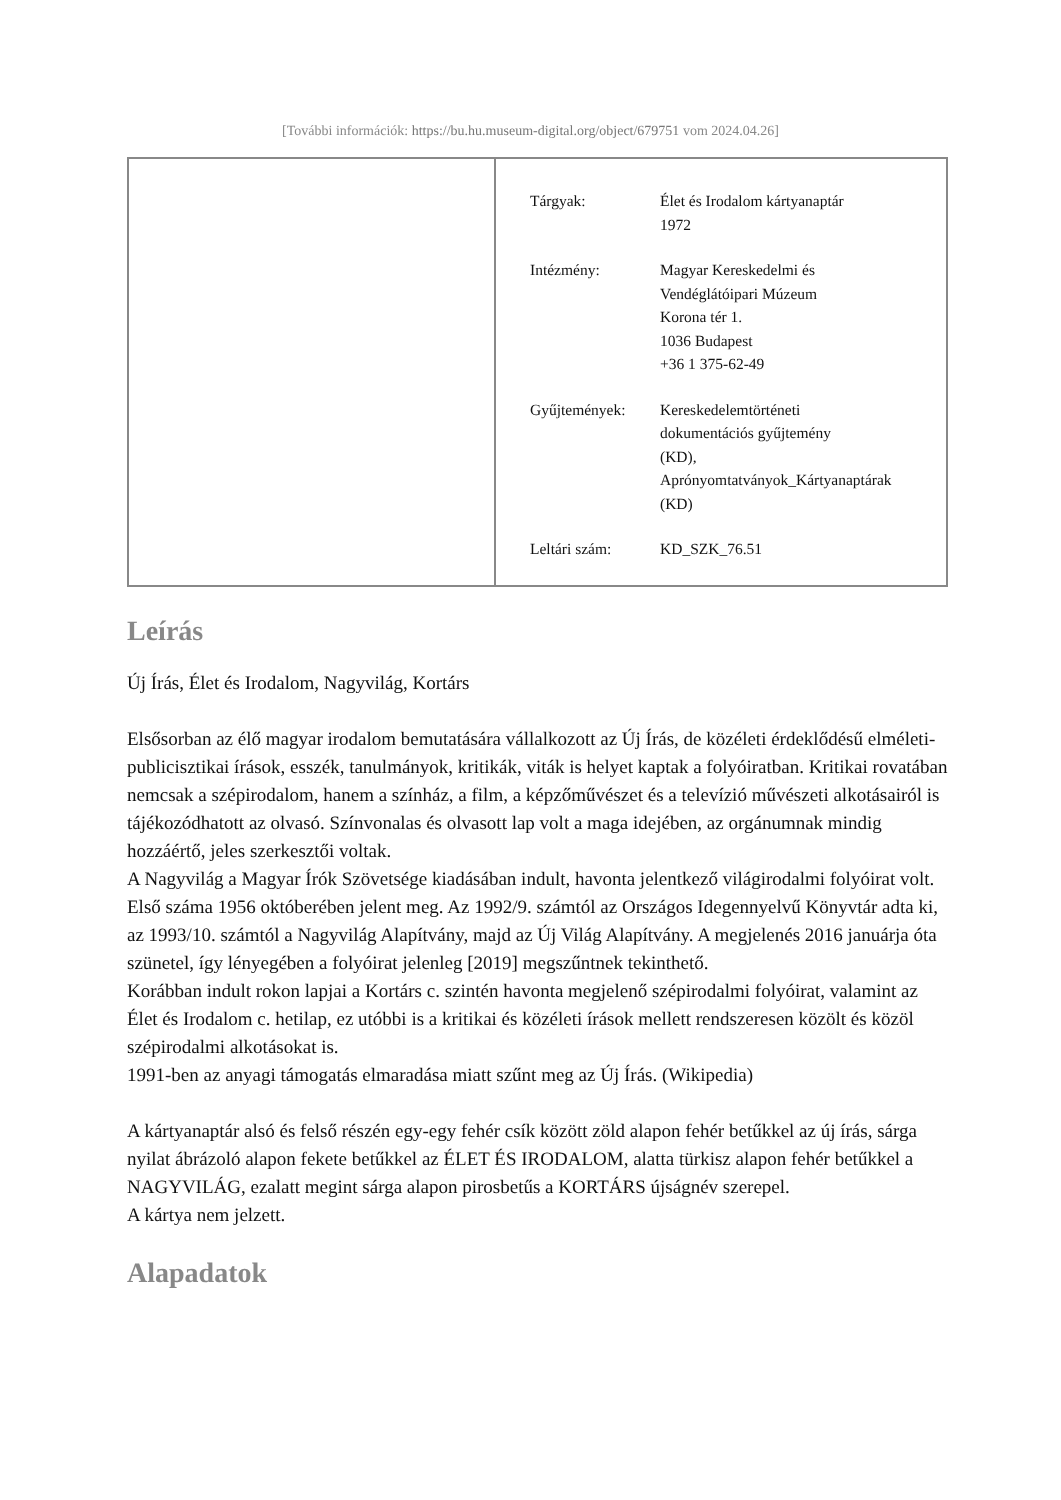[További információk: https://bu.hu.museum-digital.org/object/679751 vom 2024.04.26]
| Tárgyak: | Élet és Irodalom kártyanaptár 1972 |
| Intézmény: | Magyar Kereskedelmi és Vendéglátóipari Múzeum Korona tér 1. 1036 Budapest +36 1 375-62-49 |
| Gyűjtemények: | Kereskedelemtörténeti dokumentációs gyűjtemény (KD), Aprónyomtatványok_Kártyanaptárak (KD) |
| Leltári szám: | KD_SZK_76.51 |
Leírás
Új Írás, Élet és Irodalom, Nagyvilág, Kortárs
Elsősorban az élő magyar irodalom bemutatására vállalkozott az Új Írás, de közéleti érdeklődésű elméleti-publicisztikai írások, esszék, tanulmányok, kritikák, viták is helyet kaptak a folyóiratban. Kritikai rovatában nemcsak a szépirodalom, hanem a színház, a film, a képzőművészet és a televízió művészeti alkotásairól is tájékozódhatott az olvasó. Színvonalas és olvasott lap volt a maga idejében, az orgánumnak mindig hozzáértő, jeles szerkesztői voltak.
A Nagyvilág a Magyar Írók Szövetsége kiadásában indult, havonta jelentkező világirodalmi folyóirat volt. Első száma 1956 októberében jelent meg. Az 1992/9. számtól az Országos Idegennyelvű Könyvtár adta ki, az 1993/10. számtól a Nagyvilág Alapítvány, majd az Új Világ Alapítvány. A megjelenés 2016 januárja óta szünetel, így lényegében a folyóirat jelenleg [2019] megszűntnek tekinthető.
Korábban indult rokon lapjai a Kortárs c. szintén havonta megjelenő szépirodalmi folyóirat, valamint az Élet és Irodalom c. hetilap, ez utóbbi is a kritikai és közéleti írások mellett rendszeresen közölt és közöl szépirodalmi alkotásokat is.
1991-ben az anyagi támogatás elmaradása miatt szűnt meg az Új Írás. (Wikipedia)
A kártyanaptár alsó és felső részén egy-egy fehér csík között zöld alapon fehér betűkkel az új írás, sárga nyilat ábrázoló alapon fekete betűkkel az ÉLET ÉS IRODALOM, alatta türkisz alapon fehér betűkkel a NAGYVILÁG, ezalatt megint sárga alapon pirosbetűs a KORTÁRS újságnév szerepel.
A kártya nem jelzett.
Alapadatok